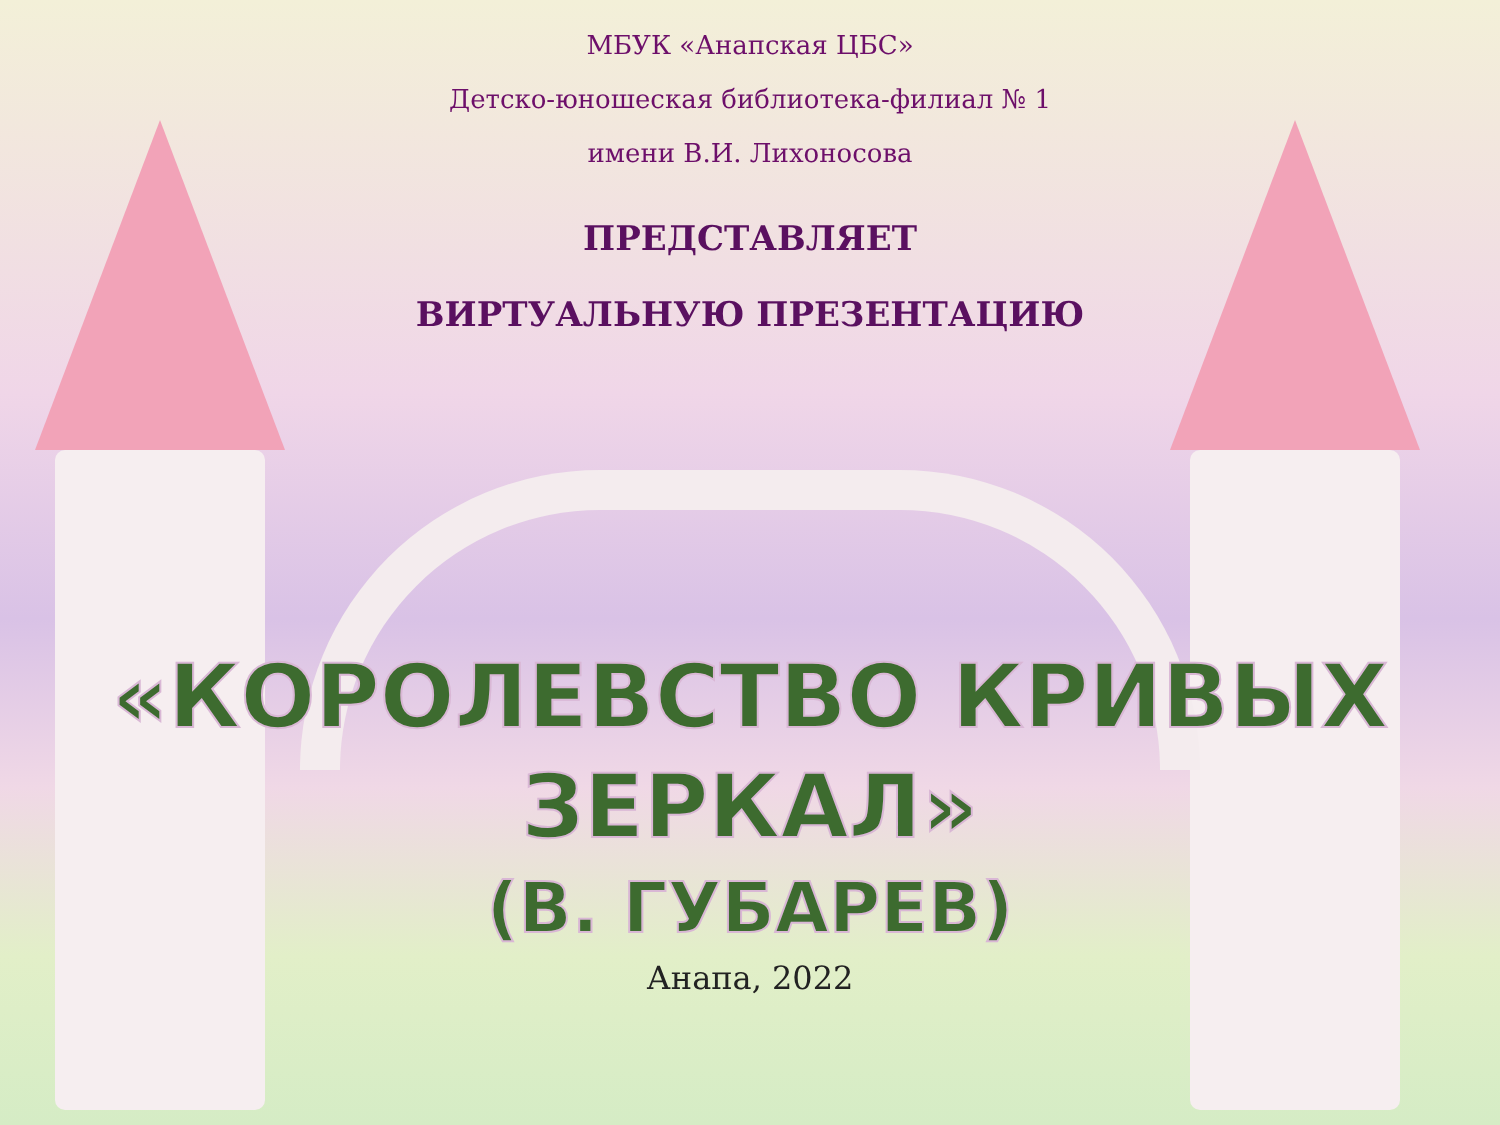МБУК «Анапская ЦБС»
Детско-юношеская библиотека-филиал № 1
имени В.И. Лихоносова
ПРЕДСТАВЛЯЕТ
ВИРТУАЛЬНУЮ ПРЕЗЕНТАЦИЮ
«КОРОЛЕВСТВО КРИВЫХ
ЗЕРКАЛ»
(В. ГУБАРЕВ)
Анапа, 2022